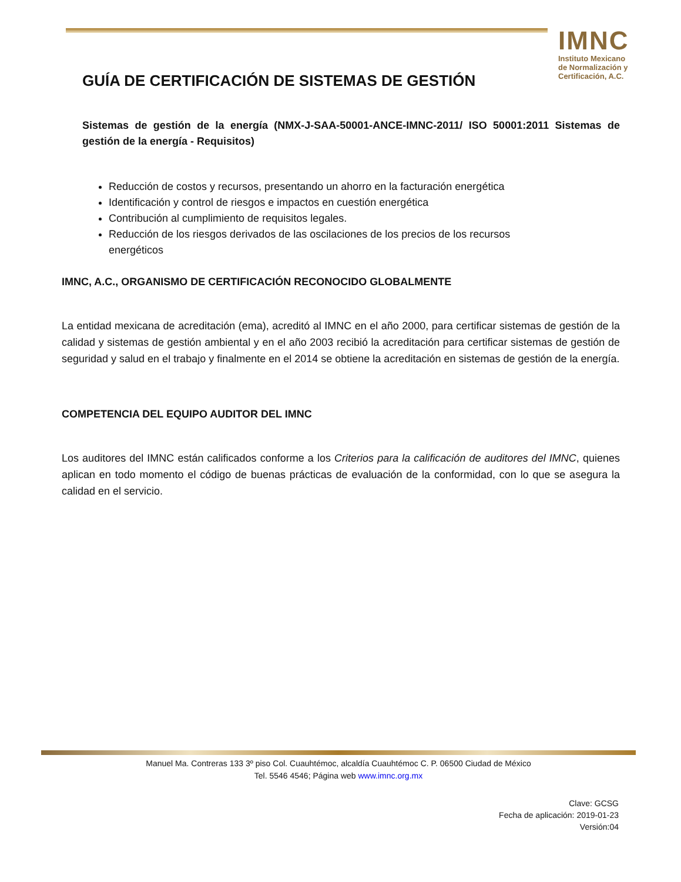IMNC
Instituto Mexicano
de Normalización y
Certificación, A.C.
GUÍA DE CERTIFICACIÓN DE SISTEMAS DE GESTIÓN
Sistemas de gestión de la energía (NMX-J-SAA-50001-ANCE-IMNC-2011/ ISO 50001:2011 Sistemas de gestión de la energía - Requisitos)
Reducción de costos y recursos, presentando un ahorro en la facturación energética
Identificación y control de riesgos e impactos en cuestión energética
Contribución al cumplimiento de requisitos legales.
Reducción de los riesgos derivados de las oscilaciones de los precios de los recursos energéticos
IMNC, A.C., ORGANISMO DE CERTIFICACIÓN RECONOCIDO GLOBALMENTE
La entidad mexicana de acreditación (ema), acreditó al IMNC en el año 2000, para certificar sistemas de gestión de la calidad y sistemas de gestión ambiental y en el año 2003 recibió la acreditación para certificar sistemas de gestión de seguridad y salud en el trabajo y finalmente en el 2014 se obtiene la acreditación en sistemas de gestión de la energía.
COMPETENCIA DEL EQUIPO AUDITOR DEL IMNC
Los auditores del IMNC están calificados conforme a los Criterios para la calificación de auditores del IMNC, quienes aplican en todo momento el código de buenas prácticas de evaluación de la conformidad, con lo que se asegura la calidad en el servicio.
Manuel Ma. Contreras 133 3º piso Col. Cuauhtémoc, alcaldía Cuauhtémoc C. P. 06500 Ciudad de México
Tel. 5546 4546; Página web www.imnc.org.mx
Clave: GCSG
Fecha de aplicación: 2019-01-23
Versión:04